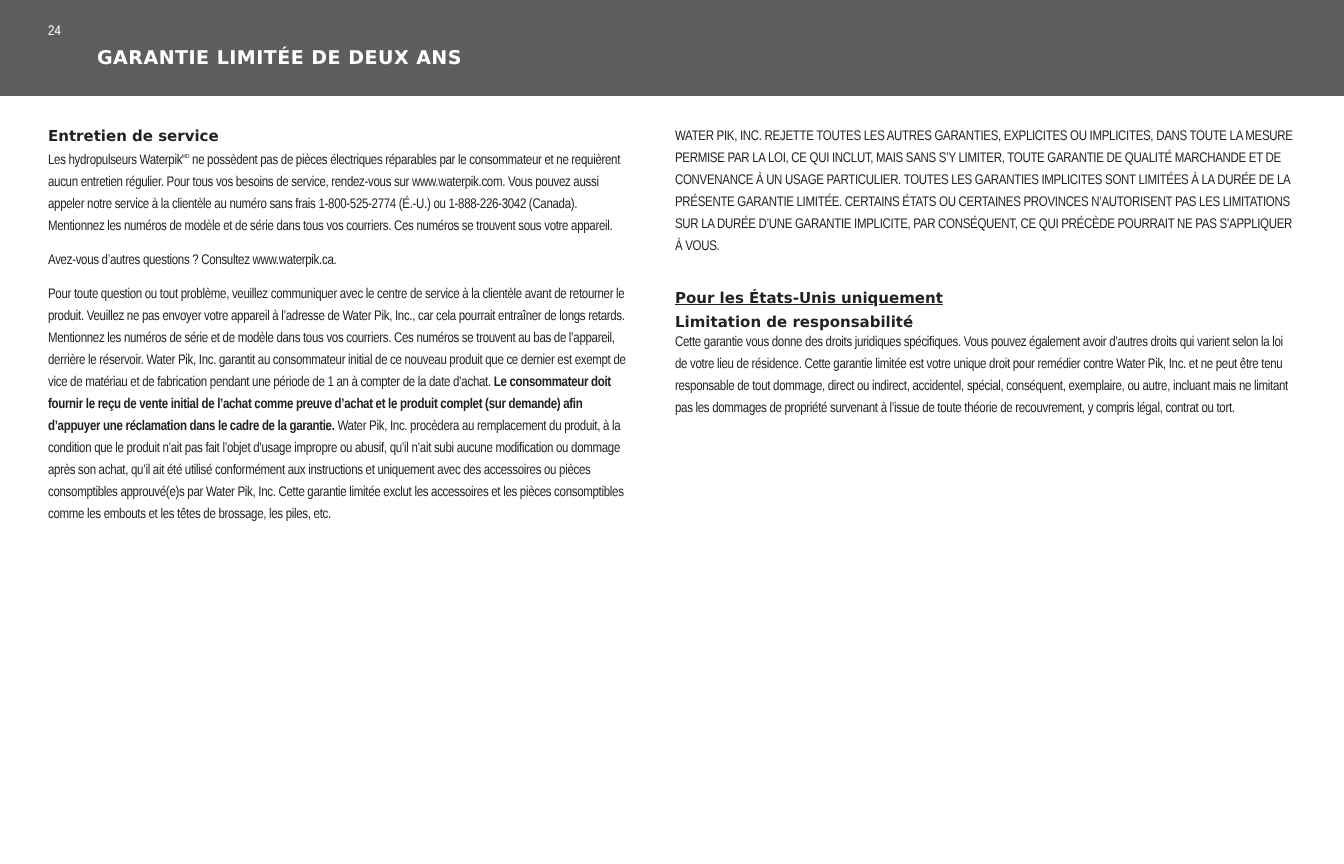24
GARANTIE LIMITÉE DE DEUX ANS
Entretien de service
Les hydropulseurs Waterpik<sup>MD</sup> ne possèdent pas de pièces électriques réparables par le consommateur et ne requièrent aucun entretien régulier. Pour tous vos besoins de service, rendez-vous sur www.waterpik.com. Vous pouvez aussi appeler notre service à la clientèle au numéro sans frais 1-800-525-2774 (É.-U.) ou 1-888-226-3042 (Canada). Mentionnez les numéros de modèle et de série dans tous vos courriers. Ces numéros se trouvent sous votre appareil.
Avez-vous d’autres questions ? Consultez www.waterpik.ca.
Pour toute question ou tout problème, veuillez communiquer avec le centre de service à la clientèle avant de retourner le produit. Veuillez ne pas envoyer votre appareil à l’adresse de Water Pik, Inc., car cela pourrait entraîner de longs retards. Mentionnez les numéros de série et de modèle dans tous vos courriers. Ces numéros se trouvent au bas de l’appareil, derrière le réservoir. Water Pik, Inc. garantit au consommateur initial de ce nouveau produit que ce dernier est exempt de vice de matériau et de fabrication pendant une période de 1 an à compter de la date d’achat. Le consommateur doit fournir le reçu de vente initial de l’achat comme preuve d’achat et le produit complet (sur demande) afin d’appuyer une réclamation dans le cadre de la garantie. Water Pik, Inc. procèdera au remplacement du produit, à la condition que le produit n’ait pas fait l’objet d’usage impropre ou abusif, qu’il n’ait subi aucune modification ou dommage après son achat, qu’il ait été utilisé conformément aux instructions et uniquement avec des accessoires ou pièces consomptibles approuvé(e)s par Water Pik, Inc. Cette garantie limitée exclut les accessoires et les pièces consomptibles comme les embouts et les têtes de brossage, les piles, etc.
WATER PIK, INC. REJETTE TOUTES LES AUTRES GARANTIES, EXPLICITES OU IMPLICITES, DANS TOUTE LA MESURE PERMISE PAR LA LOI, CE QUI INCLUT, MAIS SANS S’Y LIMITER, TOUTE GARANTIE DE QUALITÉ MARCHANDE ET DE CONVENANCE À UN USAGE PARTICULIER. TOUTES LES GARANTIES IMPLICITES SONT LIMITÉES À LA DURÉE DE LA PRÉSENTE GARANTIE LIMITÉE. CERTAINS ÉTATS OU CERTAINES PROVINCES N’AUTORISENT PAS LES LIMITATIONS SUR LA DURÉE D’UNE GARANTIE IMPLICITE, PAR CONSÉQUENT, CE QUI PRÉCÈDE POURRAIT NE PAS S’APPLIQUER À VOUS.
Pour les États-Unis uniquement
Limitation de responsabilité
Cette garantie vous donne des droits juridiques spécifiques. Vous pouvez également avoir d’autres droits qui varient selon la loi de votre lieu de résidence. Cette garantie limitée est votre unique droit pour remédier contre Water Pik, Inc. et ne peut être tenu responsable de tout dommage, direct ou indirect, accidentel, spécial, conséquent, exemplaire, ou autre, incluant mais ne limitant pas les dommages de propriété survenant à l’issue de toute théorie de recouvrement, y compris légal, contrat ou tort.